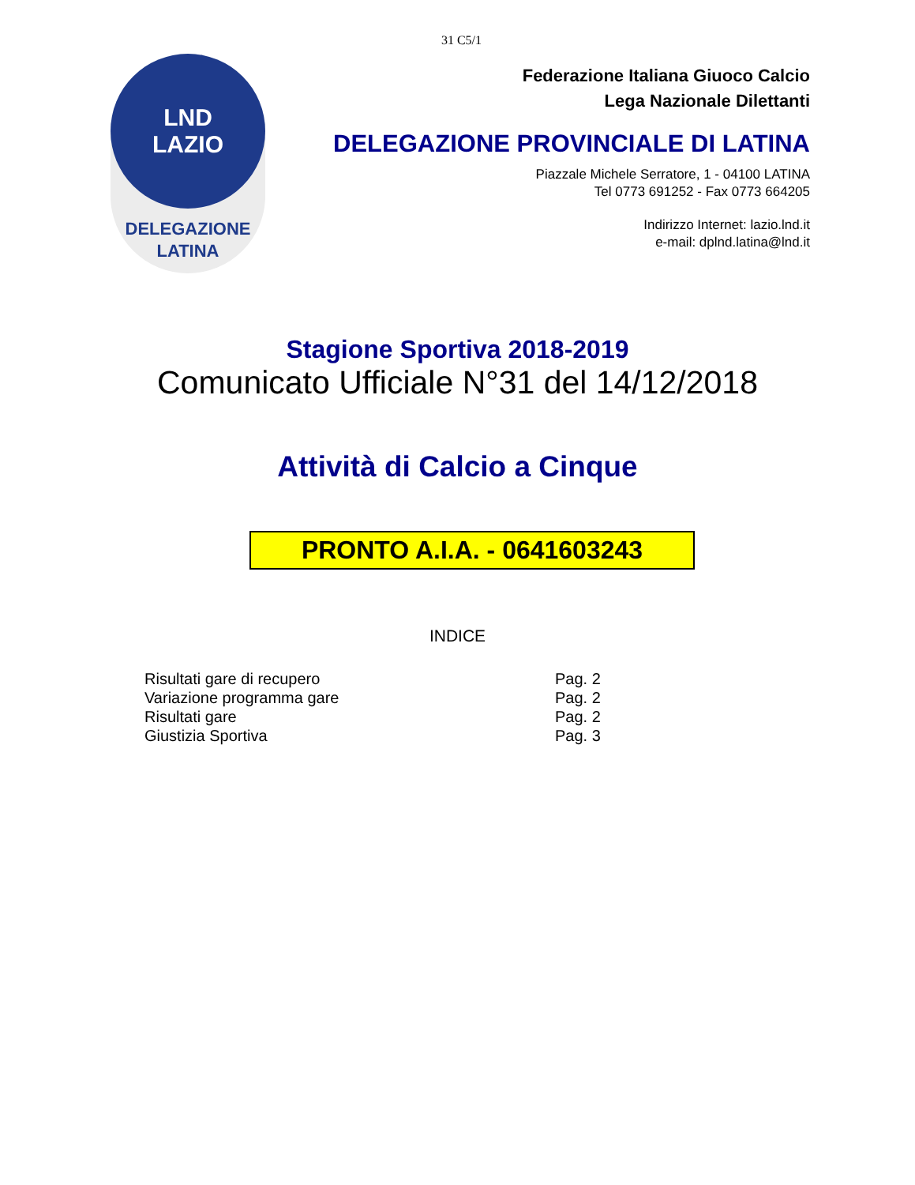31 C5/1
LND
LAZIO
DELEGAZIONE
LATINA
Federazione Italiana Giuoco Calcio
Lega Nazionale Dilettanti
DELEGAZIONE PROVINCIALE DI LATINA
Piazzale Michele Serratore, 1 - 04100 LATINA
Tel 0773 691252 - Fax 0773 664205
Indirizzo Internet: lazio.lnd.it
e-mail: dplnd.latina@lnd.it
Stagione Sportiva 2018-2019
Comunicato Ufficiale N°31 del 14/12/2018
Attività di Calcio a Cinque
PRONTO A.I.A. - 0641603243
INDICE
| Risultati gare di recupero | Pag. 2 |
| Variazione programma gare | Pag. 2 |
| Risultati gare | Pag. 2 |
| Giustizia Sportiva | Pag. 3 |